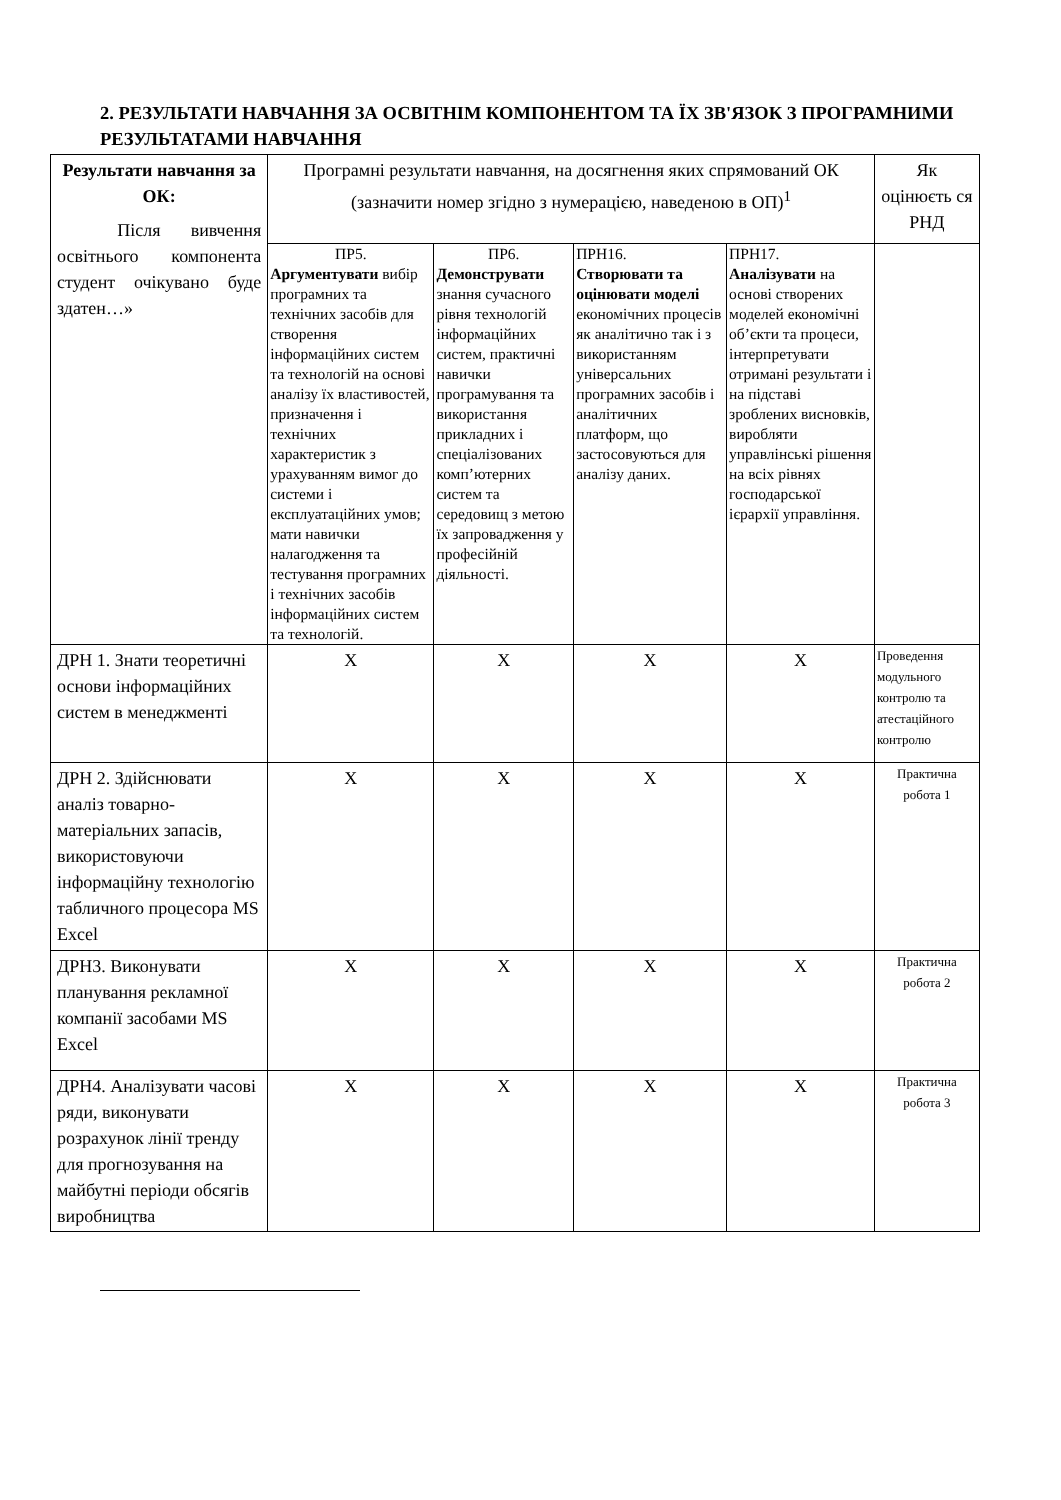2. РЕЗУЛЬТАТИ НАВЧАННЯ ЗА ОСВІТНІМ КОМПОНЕНТОМ ТА ЇХ ЗВ'ЯЗОК З ПРОГРАМНИМИ РЕЗУЛЬТАТАМИ НАВЧАННЯ
| Результати навчання за ОК: Після вивчення освітнього компонента студент очікувано буде здатен…» | Програмні результати навчання, на досягнення яких спрямований ОК (зазначити номер згідно з нумерацією, наведеною в ОП)<sup>1</sup> | | | | Як оцінюєть ся РНД |
| | ПР5. Аргументувати вибір програмних та технічних засобів для створення інформаційних систем та технологій на основі аналізу їх властивостей, призначення і технічних характеристик з урахуванням вимог до системи і експлуатаційних умов; мати навички налагодження та тестування програмних і технічних засобів інформаційних систем та технологій. | ПР6. Демонструвати знання сучасного рівня технологій інформаційних систем, практичні навички програмування та використання прикладних і спеціалізованих комп’ютерних систем та середовищ з метою їх запровадження у професійній діяльності. | ПРН16. Створювати та оцінювати моделі економічних процесів як аналітично так і з використанням універсальних програмних засобів і аналітичних платформ, що застосовуються для аналізу даних. | ПРН17. Аналізувати на основі створених моделей економічні об’єкти та процеси, інтерпретувати отримані результати і на підставі зроблених висновків, виробляти управлінські рішення на всіх рівнях господарської ієрархії управління. | |
| ДРН 1. Знати теоретичні основи інформаційних систем в менеджменті | Х | Х | Х | Х | Проведення модульного контролю та атестаційного контролю |
| ДРН 2. Здійснювати аналіз товарно-матеріальних запасів, використовуючи інформаційну технологію табличного процесора MS Excel | Х | Х | Х | Х | Практична робота 1 |
| ДРН3. Виконувати планування рекламної компанії засобами MS Excel | Х | Х | Х | Х | Практична робота 2 |
| ДРН4. Аналізувати часові ряди, виконувати розрахунок лінії тренду для прогнозування на майбутні періоди обсягів виробництва | Х | Х | Х | Х | Практична робота 3 |